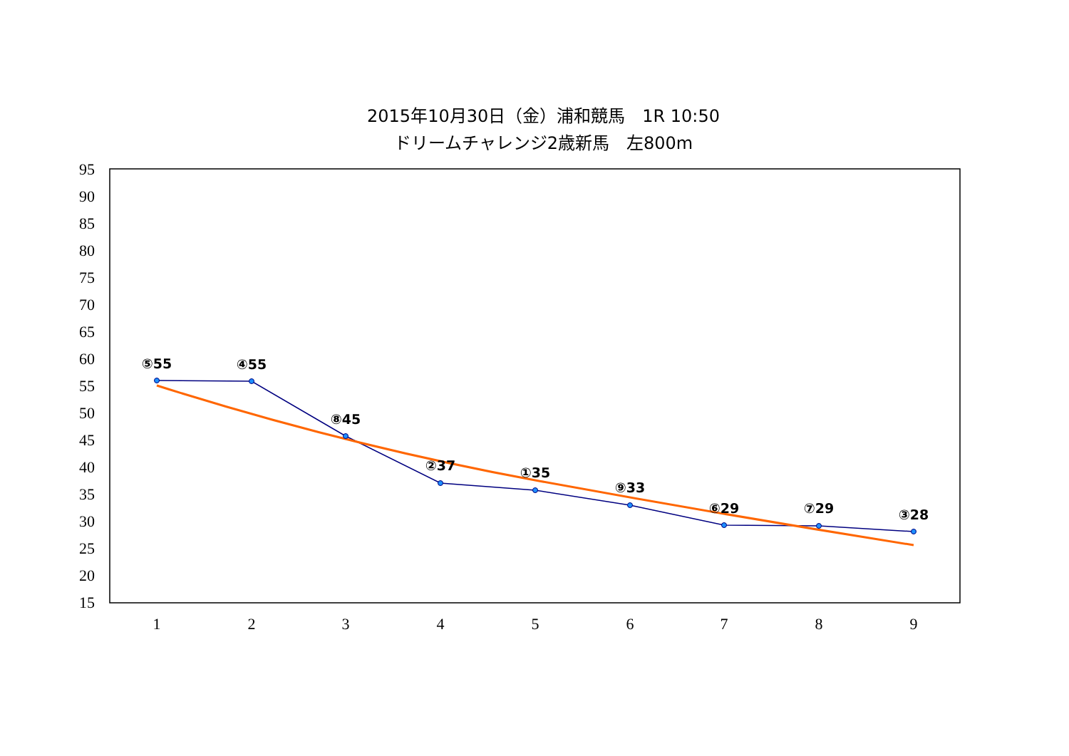2015年10月30日（金）浦和競馬　1R 10:50
ドリームチャレンジ2歳新馬　左800m
95
90
85
80
75
70
65
60
55
50
45
40
35
30
25
20
15
1
2
3
4
5
6
7
8
9
⑤55
④55
⑧45
②37
①35
⑨33
⑥29
⑦29
③28